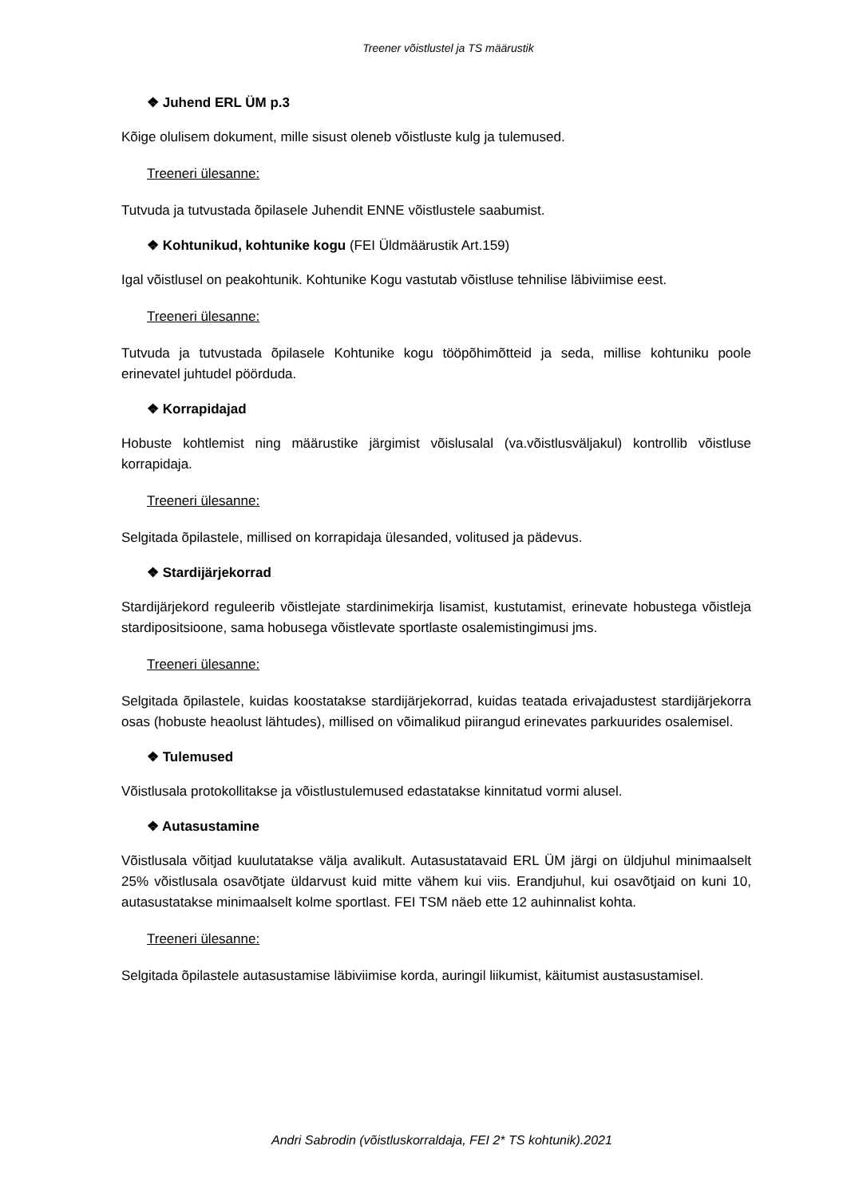Treener võistlustel ja TS määrustik
❖ Juhend ERL ÜM p.3
Kõige olulisem dokument, mille sisust oleneb võistluste kulg ja tulemused.
Treeneri ülesanne:
Tutvuda ja tutvustada õpilasele Juhendit ENNE võistlustele saabumist.
❖ Kohtunikud, kohtunike kogu (FEI Üldmäärustik Art.159)
Igal võistlusel on peakohtunik. Kohtunike Kogu vastutab võistluse tehnilise läbiviimise eest.
Treeneri ülesanne:
Tutvuda ja tutvustada õpilasele Kohtunike kogu tööpõhimõtteid ja seda, millise kohtuniku poole erinevatel juhtudel pöörduda.
❖ Korrapidajad
Hobuste kohtlemist ning määrustike järgimist võislusalal (va.võistlusväljakul) kontrollib võistluse korrapidaja.
Treeneri ülesanne:
Selgitada õpilastele, millised on korrapidaja ülesanded, volitused ja pädevus.
❖ Stardijärjekorrad
Stardijärjekord reguleerib võistlejate stardinimekirja lisamist, kustutamist, erinevate hobustega võistleja stardipositsioone, sama hobusega võistlevate sportlaste osalemistingimusi jms.
Treeneri ülesanne:
Selgitada õpilastele, kuidas koostatakse stardijärjekorrad, kuidas teatada erivajadustest stardijärjekorra osas (hobuste heaolust lähtudes), millised on võimalikud piirangud erinevates parkuurides osalemisel.
❖ Tulemused
Võistlusala protokollitakse ja võistlustulemused edastatakse kinnitatud vormi alusel.
❖ Autasustamine
Võistlusala võitjad kuulutatakse välja avalikult. Autasustatavaid ERL ÜM järgi on üldjuhul minimaalselt 25% võistlusala osavõtjate üldarvust kuid mitte vähem kui viis. Erandjuhul, kui osavõtjaid on kuni 10, autasustatakse minimaalselt kolme sportlast. FEI TSM näeb ette 12 auhinnalist kohta.
Treeneri ülesanne:
Selgitada õpilastele autasustamise läbiviimise korda, auringil liikumist, käitumist austasustamisel.
Andri Sabrodin (võistluskorraldaja, FEI 2* TS kohtunik).2021